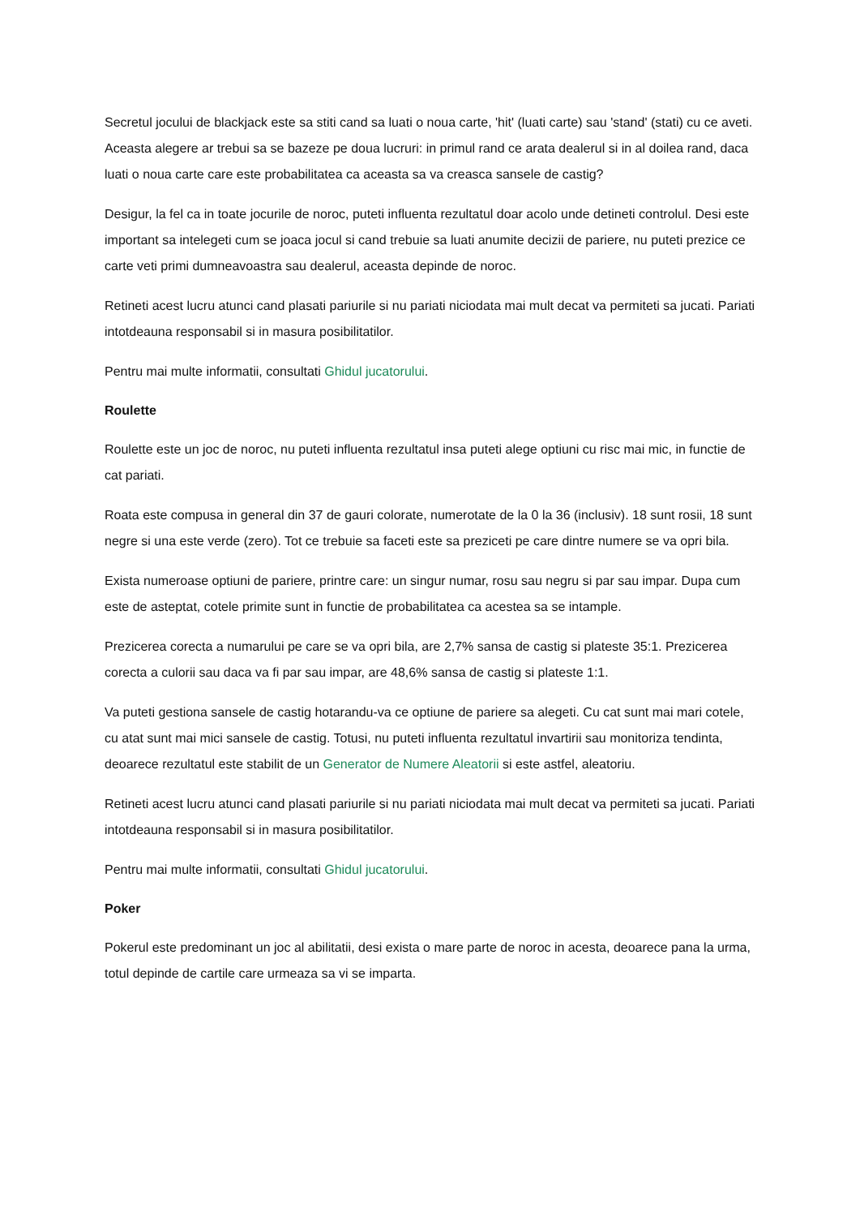Secretul jocului de blackjack este sa stiti cand sa luati o noua carte, 'hit' (luati carte) sau 'stand' (stati) cu ce aveti. Aceasta alegere ar trebui sa se bazeze pe doua lucruri: in primul rand ce arata dealerul si in al doilea rand, daca luati o noua carte care este probabilitatea ca aceasta sa va creasca sansele de castig?
Desigur, la fel ca in toate jocurile de noroc, puteti influenta rezultatul doar acolo unde detineti controlul. Desi este important sa intelegeti cum se joaca jocul si cand trebuie sa luati anumite decizii de pariere, nu puteti prezice ce carte veti primi dumneavoastra sau dealerul, aceasta depinde de noroc.
Retineti acest lucru atunci cand plasati pariurile si nu pariati niciodata mai mult decat va permiteti sa jucati. Pariati intotdeauna responsabil si in masura posibilitatilor.
Pentru mai multe informatii, consultati Ghidul jucatorului.
Roulette
Roulette este un joc de noroc, nu puteti influenta rezultatul insa puteti alege optiuni cu risc mai mic, in functie de cat pariati.
Roata este compusa in general din 37 de gauri colorate, numerotate de la 0 la 36 (inclusiv). 18 sunt rosii, 18 sunt negre si una este verde (zero). Tot ce trebuie sa faceti este sa preziceti pe care dintre numere se va opri bila.
Exista numeroase optiuni de pariere, printre care: un singur numar, rosu sau negru si par sau impar. Dupa cum este de asteptat, cotele primite sunt in functie de probabilitatea ca acestea sa se intample.
Prezicerea corecta a numarului pe care se va opri bila, are 2,7% sansa de castig si plateste 35:1. Prezicerea corecta a culorii sau daca va fi par sau impar, are 48,6% sansa de castig si plateste 1:1.
Va puteti gestiona sansele de castig hotarandu-va ce optiune de pariere sa alegeti. Cu cat sunt mai mari cotele, cu atat sunt mai mici sansele de castig. Totusi, nu puteti influenta rezultatul invartirii sau monitoriza tendinta, deoarece rezultatul este stabilit de un Generator de Numere Aleatorii si este astfel, aleatoriu.
Retineti acest lucru atunci cand plasati pariurile si nu pariati niciodata mai mult decat va permiteti sa jucati. Pariati intotdeauna responsabil si in masura posibilitatilor.
Pentru mai multe informatii, consultati Ghidul jucatorului.
Poker
Pokerul este predominant un joc al abilitatii, desi exista o mare parte de noroc in acesta, deoarece pana la urma, totul depinde de cartile care urmeaza sa vi se imparta.